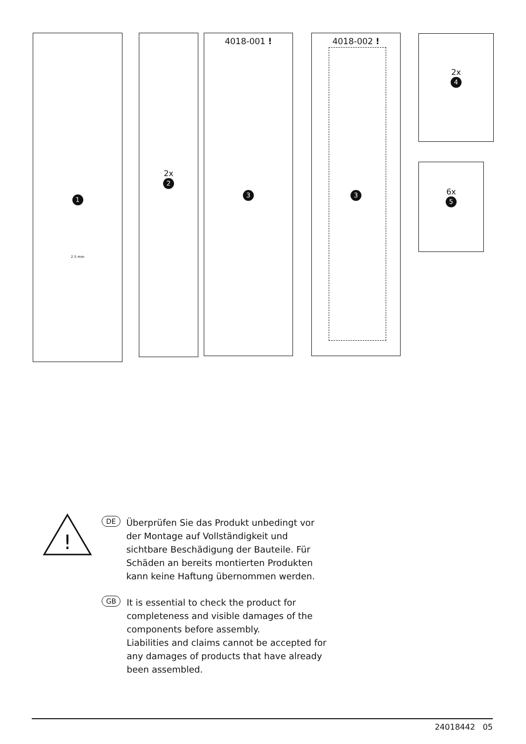1
2.5 mm
2x
2
4018-001 !
3
4018-002 !
3
2x
4
6x
5
!
DE
Überprüfen Sie das Produkt unbedingt vor der Montage auf Vollständigkeit und sichtbare Beschädigung der Bauteile. Für Schäden an bereits montierten Produkten kann keine Haftung übernommen werden.
GB
It is essential to check the product for completeness and visible damages of the components before assembly.
Liabilities and claims cannot be accepted for any damages of products that have already been assembled.
24018442 05